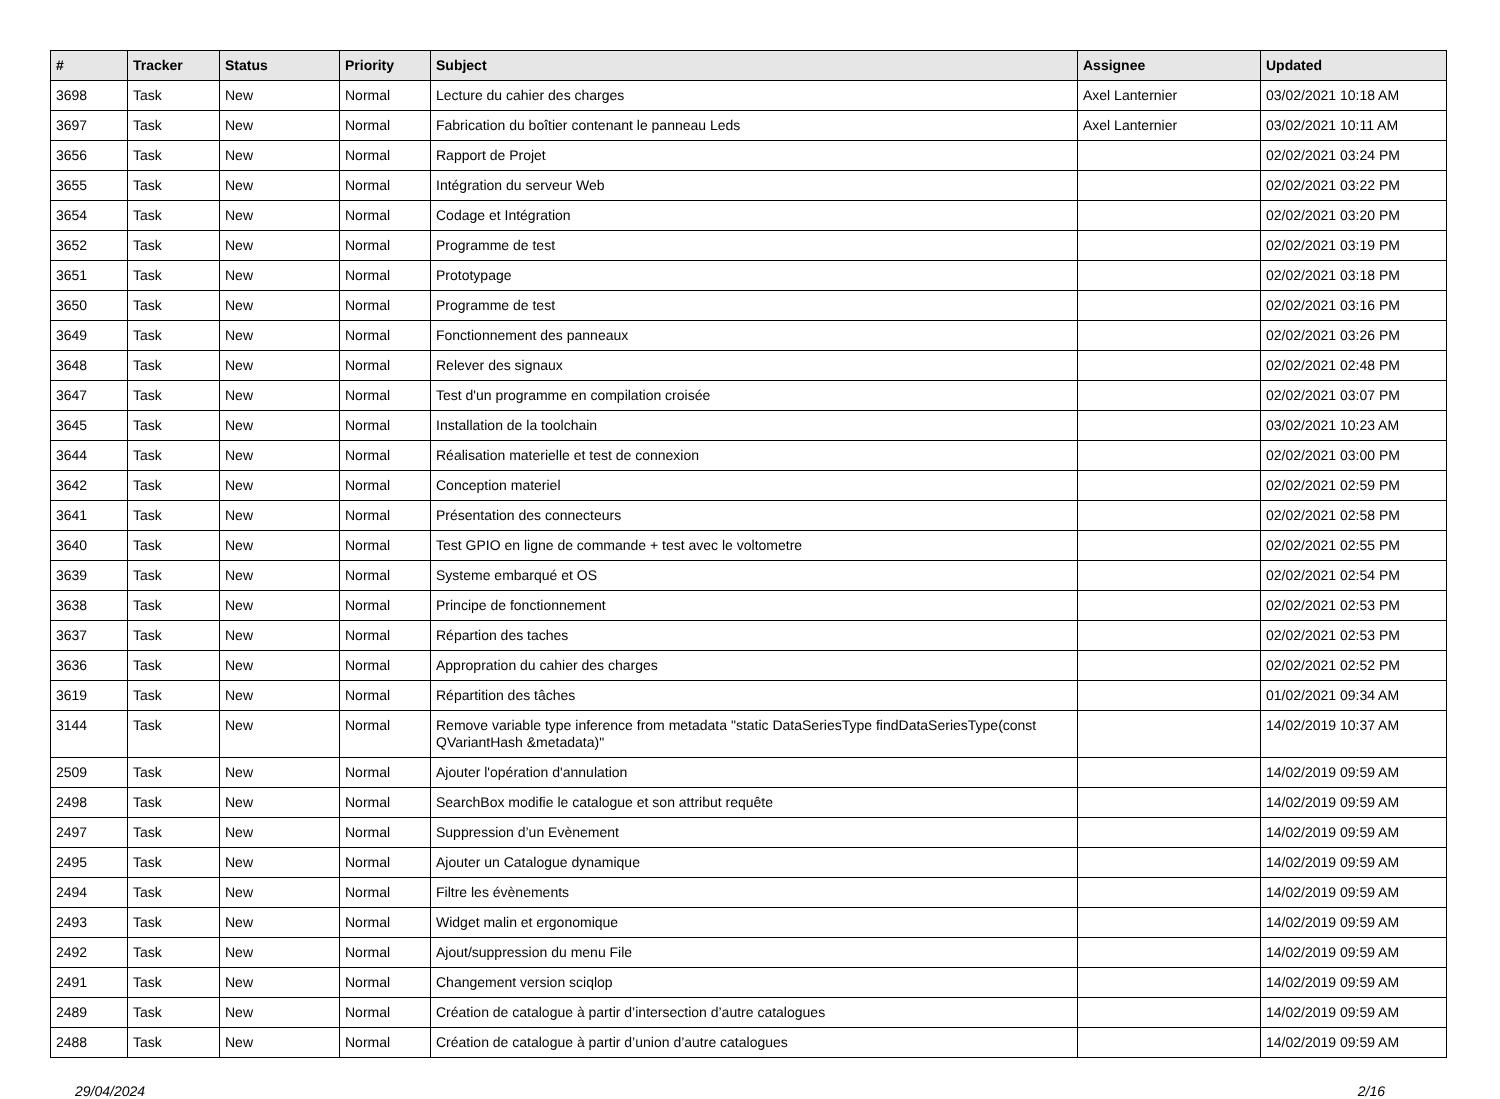| # | Tracker | Status | Priority | Subject | Assignee | Updated |
| --- | --- | --- | --- | --- | --- | --- |
| 3698 | Task | New | Normal | Lecture du cahier des charges | Axel Lanternier | 03/02/2021 10:18 AM |
| 3697 | Task | New | Normal | Fabrication du boîtier contenant le panneau Leds | Axel Lanternier | 03/02/2021 10:11 AM |
| 3656 | Task | New | Normal | Rapport de Projet | | 02/02/2021 03:24 PM |
| 3655 | Task | New | Normal | Intégration du serveur Web | | 02/02/2021 03:22 PM |
| 3654 | Task | New | Normal | Codage et Intégration | | 02/02/2021 03:20 PM |
| 3652 | Task | New | Normal | Programme de test | | 02/02/2021 03:19 PM |
| 3651 | Task | New | Normal | Prototypage | | 02/02/2021 03:18 PM |
| 3650 | Task | New | Normal | Programme de test | | 02/02/2021 03:16 PM |
| 3649 | Task | New | Normal | Fonctionnement des panneaux | | 02/02/2021 03:26 PM |
| 3648 | Task | New | Normal | Relever des signaux | | 02/02/2021 02:48 PM |
| 3647 | Task | New | Normal | Test d'un programme en compilation croisée | | 02/02/2021 03:07 PM |
| 3645 | Task | New | Normal | Installation de la toolchain | | 03/02/2021 10:23 AM |
| 3644 | Task | New | Normal | Réalisation materielle et test de connexion | | 02/02/2021 03:00 PM |
| 3642 | Task | New | Normal | Conception materiel | | 02/02/2021 02:59 PM |
| 3641 | Task | New | Normal | Présentation des connecteurs | | 02/02/2021 02:58 PM |
| 3640 | Task | New | Normal | Test GPIO en ligne de commande + test avec le voltometre | | 02/02/2021 02:55 PM |
| 3639 | Task | New | Normal | Systeme embarqué et OS | | 02/02/2021 02:54 PM |
| 3638 | Task | New | Normal | Principe de fonctionnement | | 02/02/2021 02:53 PM |
| 3637 | Task | New | Normal | Répartion des taches | | 02/02/2021 02:53 PM |
| 3636 | Task | New | Normal | Appropration du cahier des charges | | 02/02/2021 02:52 PM |
| 3619 | Task | New | Normal | Répartition des tâches | | 01/02/2021 09:34 AM |
| 3144 | Task | New | Normal | Remove variable type inference from metadata "static DataSeriesType findDataSeriesType(const QVariantHash &metadata)" | | 14/02/2019 10:37 AM |
| 2509 | Task | New | Normal | Ajouter l'opération d'annulation | | 14/02/2019 09:59 AM |
| 2498 | Task | New | Normal | SearchBox modifie le catalogue et son attribut requête | | 14/02/2019 09:59 AM |
| 2497 | Task | New | Normal | Suppression d’un Evènement | | 14/02/2019 09:59 AM |
| 2495 | Task | New | Normal | Ajouter un Catalogue dynamique | | 14/02/2019 09:59 AM |
| 2494 | Task | New | Normal | Filtre les évènements | | 14/02/2019 09:59 AM |
| 2493 | Task | New | Normal | Widget malin et ergonomique | | 14/02/2019 09:59 AM |
| 2492 | Task | New | Normal | Ajout/suppression du menu File | | 14/02/2019 09:59 AM |
| 2491 | Task | New | Normal | Changement version sciqlop | | 14/02/2019 09:59 AM |
| 2489 | Task | New | Normal | Création de catalogue à partir d’intersection d’autre catalogues | | 14/02/2019 09:59 AM |
| 2488 | Task | New | Normal | Création de catalogue à partir d’union d’autre catalogues | | 14/02/2019 09:59 AM |
29/04/2024 2/16